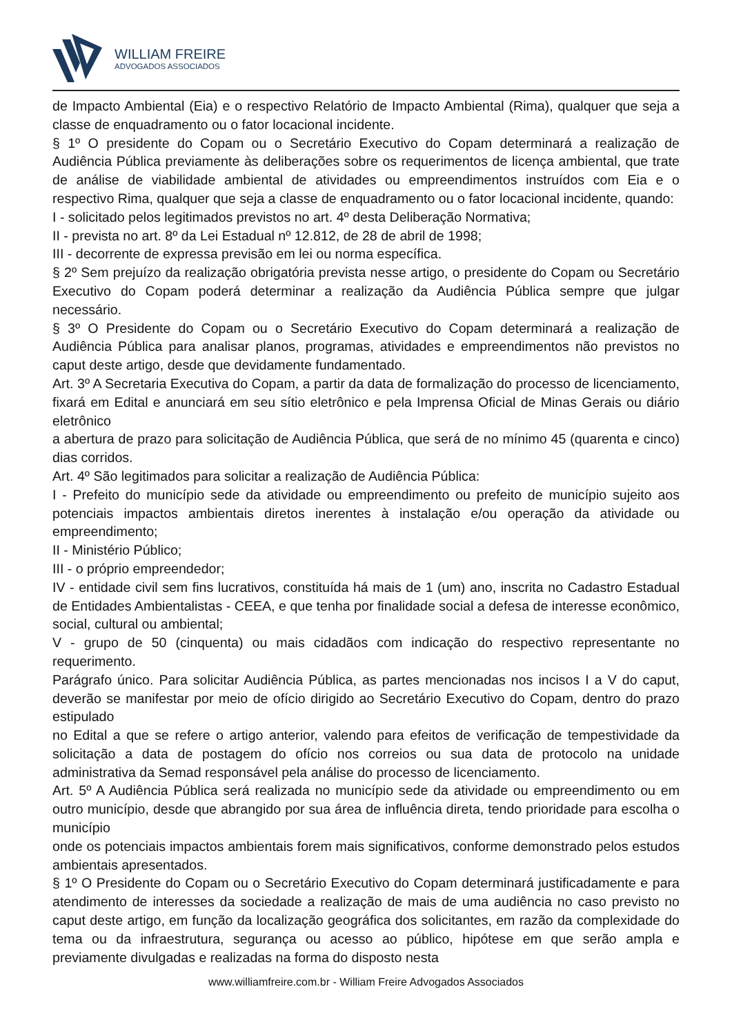WILLIAM FREIRE
ADVOGADOS ASSOCIADOS
de Impacto Ambiental (Eia) e o respectivo Relatório de Impacto Ambiental (Rima), qualquer que seja a classe de enquadramento ou o fator locacional incidente.
§ 1º O presidente do Copam ou o Secretário Executivo do Copam determinará a realização de Audiência Pública previamente às deliberações sobre os requerimentos de licença ambiental, que trate de análise de viabilidade ambiental de atividades ou empreendimentos instruídos com Eia e o respectivo Rima, qualquer que seja a classe de enquadramento ou o fator locacional incidente, quando:
I - solicitado pelos legitimados previstos no art. 4º desta Deliberação Normativa;
II - prevista no art. 8º da Lei Estadual nº 12.812, de 28 de abril de 1998;
III - decorrente de expressa previsão em lei ou norma específica.
§ 2º Sem prejuízo da realização obrigatória prevista nesse artigo, o presidente do Copam ou Secretário Executivo do Copam poderá determinar a realização da Audiência Pública sempre que julgar necessário.
§ 3º O Presidente do Copam ou o Secretário Executivo do Copam determinará a realização de Audiência Pública para analisar planos, programas, atividades e empreendimentos não previstos no caput deste artigo, desde que devidamente fundamentado.
Art. 3º A Secretaria Executiva do Copam, a partir da data de formalização do processo de licenciamento, fixará em Edital e anunciará em seu sítio eletrônico e pela Imprensa Oficial de Minas Gerais ou diário eletrônico
a abertura de prazo para solicitação de Audiência Pública, que será de no mínimo 45 (quarenta e cinco) dias corridos.
Art. 4º São legitimados para solicitar a realização de Audiência Pública:
I - Prefeito do município sede da atividade ou empreendimento ou prefeito de município sujeito aos potenciais impactos ambientais diretos inerentes à instalação e/ou operação da atividade ou empreendimento;
II - Ministério Público;
III - o próprio empreendedor;
IV - entidade civil sem fins lucrativos, constituída há mais de 1 (um) ano, inscrita no Cadastro Estadual de Entidades Ambientalistas - CEEA, e que tenha por finalidade social a defesa de interesse econômico, social, cultural ou ambiental;
V - grupo de 50 (cinquenta) ou mais cidadãos com indicação do respectivo representante no requerimento.
Parágrafo único. Para solicitar Audiência Pública, as partes mencionadas nos incisos I a V do caput, deverão se manifestar por meio de ofício dirigido ao Secretário Executivo do Copam, dentro do prazo estipulado
no Edital a que se refere o artigo anterior, valendo para efeitos de verificação de tempestividade da solicitação a data de postagem do ofício nos correios ou sua data de protocolo na unidade administrativa da Semad responsável pela análise do processo de licenciamento.
Art. 5º A Audiência Pública será realizada no município sede da atividade ou empreendimento ou em outro município, desde que abrangido por sua área de influência direta, tendo prioridade para escolha o município
onde os potenciais impactos ambientais forem mais significativos, conforme demonstrado pelos estudos ambientais apresentados.
§ 1º O Presidente do Copam ou o Secretário Executivo do Copam determinará justificadamente e para atendimento de interesses da sociedade a realização de mais de uma audiência no caso previsto no caput deste artigo, em função da localização geográfica dos solicitantes, em razão da complexidade do tema ou da infraestrutura, segurança ou acesso ao público, hipótese em que serão ampla e previamente divulgadas e realizadas na forma do disposto nesta
www.williamfreire.com.br - William Freire Advogados Associados